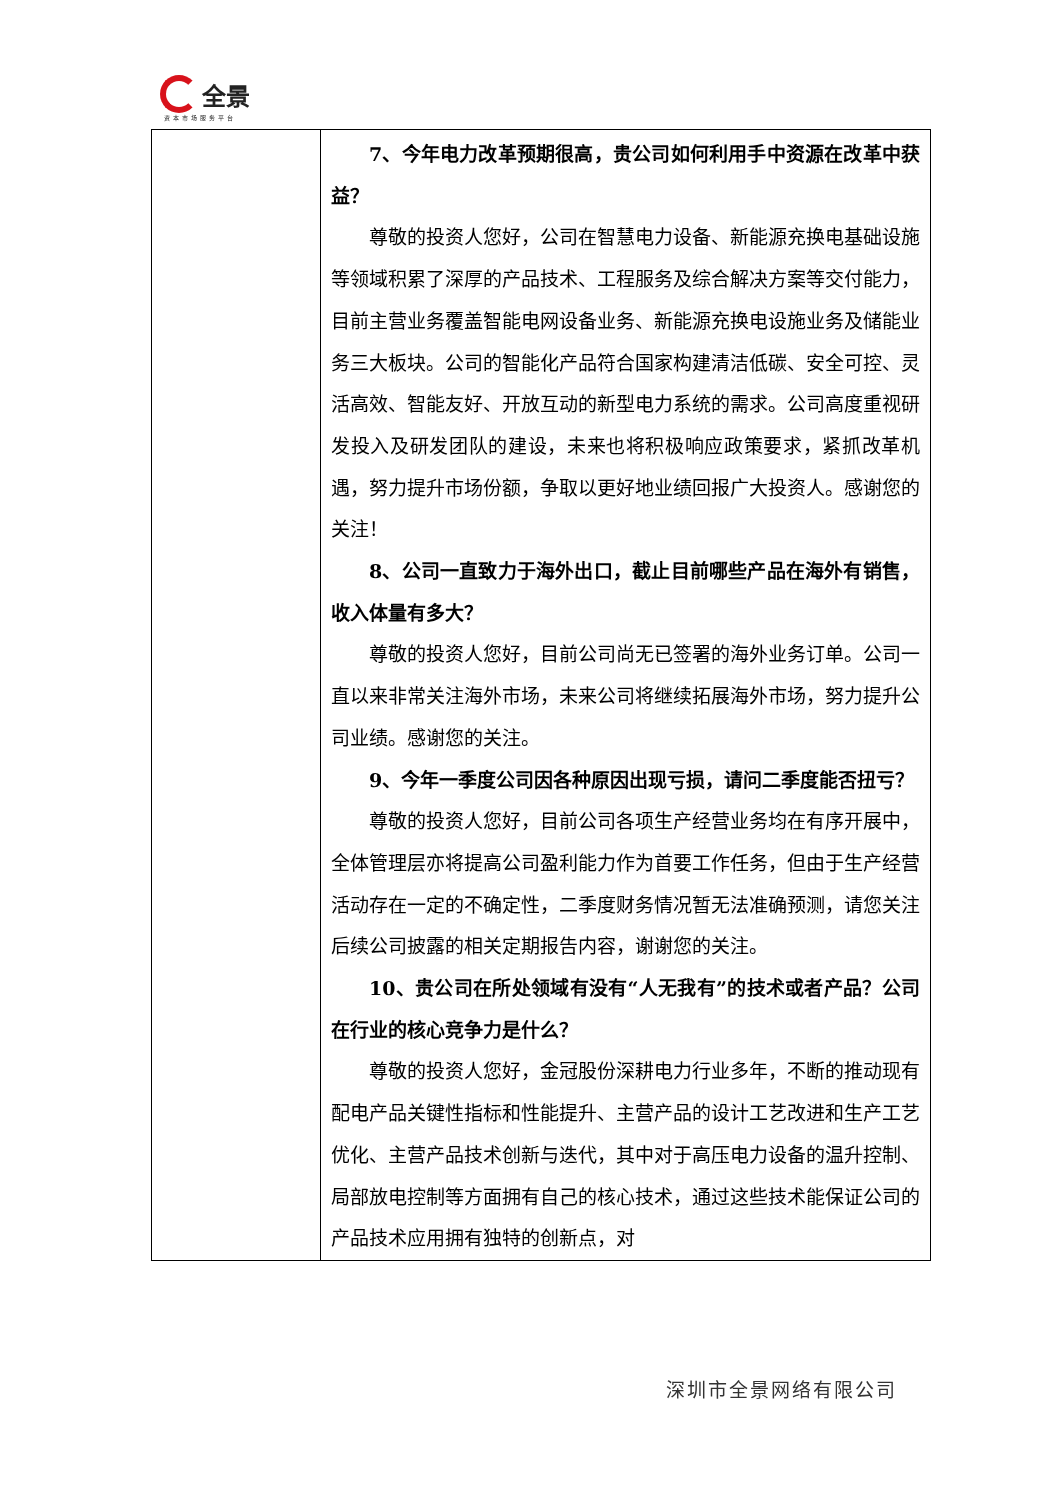全景
资本市场服务平台
| | 7、今年电力改革预期很高，贵公司如何利用手中资源在改革中获益？ 尊敬的投资人您好，公司在智慧电力设备、新能源充换电基础设施等领域积累了深厚的产品技术、工程服务及综合解决方案等交付能力，目前主营业务覆盖智能电网设备业务、新能源充换电设施业务及储能业务三大板块。公司的智能化产品符合国家构建清洁低碳、安全可控、灵活高效、智能友好、开放互动的新型电力系统的需求。公司高度重视研发投入及研发团队的建设，未来也将积极响应政策要求，紧抓改革机遇，努力提升市场份额，争取以更好地业绩回报广大投资人。感谢您的关注！ 8、公司一直致力于海外出口，截止目前哪些产品在海外有销售，收入体量有多大？ 尊敬的投资人您好，目前公司尚无已签署的海外业务订单。公司一直以来非常关注海外市场，未来公司将继续拓展海外市场，努力提升公司业绩。感谢您的关注。 9、今年一季度公司因各种原因出现亏损，请问二季度能否扭亏？ 尊敬的投资人您好，目前公司各项生产经营业务均在有序开展中，全体管理层亦将提高公司盈利能力作为首要工作任务，但由于生产经营活动存在一定的不确定性，二季度财务情况暂无法准确预测，请您关注后续公司披露的相关定期报告内容，谢谢您的关注。 10、贵公司在所处领域有没有“人无我有”的技术或者产品？公司在行业的核心竞争力是什么？ 尊敬的投资人您好，金冠股份深耕电力行业多年，不断的推动现有配电产品关键性指标和性能提升、主营产品的设计工艺改进和生产工艺优化、主营产品技术创新与迭代，其中对于高压电力设备的温升控制、局部放电控制等方面拥有自己的核心技术，通过这些技术能保证公司的产品技术应用拥有独特的创新点，对 |
深圳市全景网络有限公司